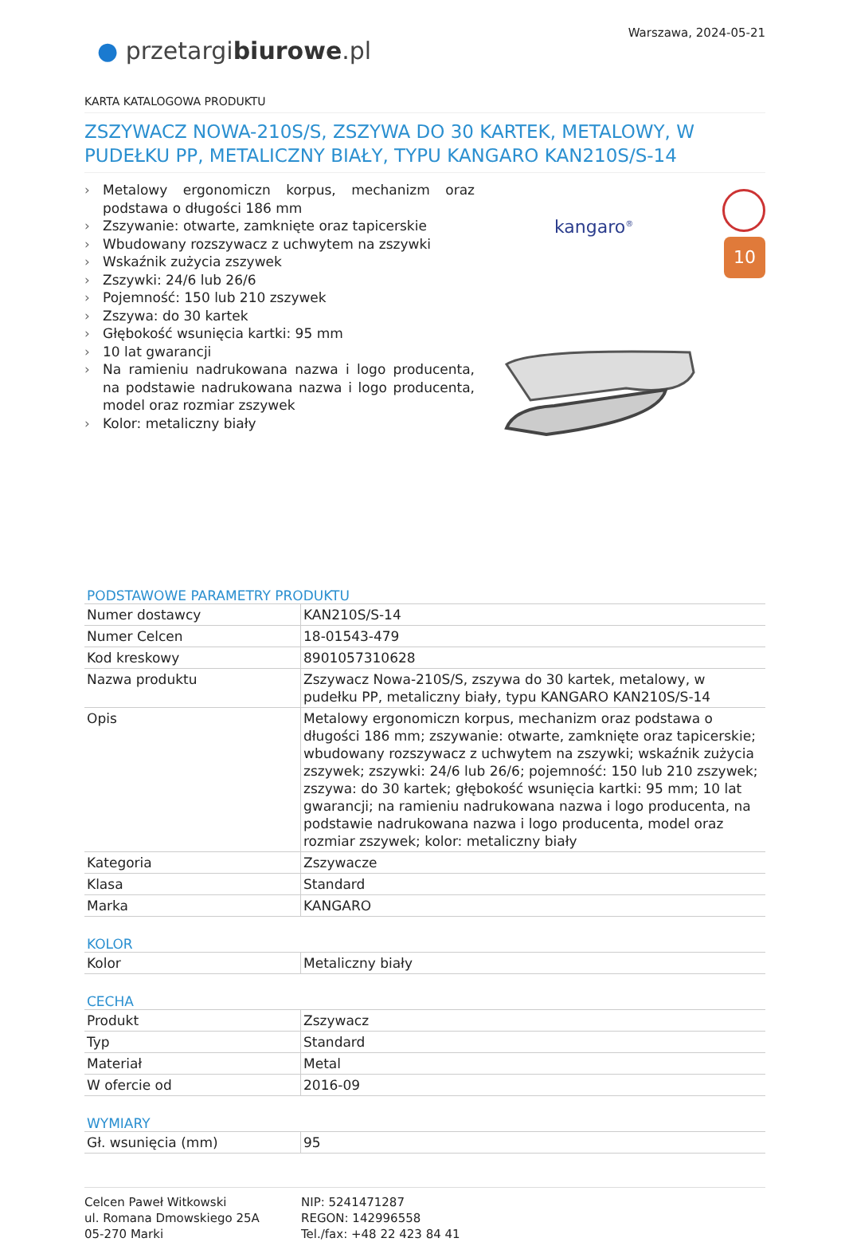Warszawa, 2024-05-21
● przetargibiurowe.pl
KARTA KATALOGOWA PRODUKTU
ZSZYWACZ NOWA-210S/S, ZSZYWA DO 30 KARTEK, METALOWY, W PUDEŁKU PP, METALICZNY BIAŁY, TYPU KANGARO KAN210S/S-14
› Metalowy ergonomiczn korpus, mechanizm oraz podstawa o długości 186 mm
› Zszywanie: otwarte, zamknięte oraz tapicerskie
› Wbudowany rozszywacz z uchwytem na zszywki
› Wskaźnik zużycia zszywek
› Zszywki: 24/6 lub 26/6
› Pojemność: 150 lub 210 zszywek
› Zszywa: do 30 kartek
› Głębokość wsunięcia kartki: 95 mm
› 10 lat gwarancji
› Na ramieniu nadrukowana nazwa i logo producenta, na podstawie nadrukowana nazwa i logo producenta, model oraz rozmiar zszywek
› Kolor: metaliczny biały
kangaro<sup>®</sup>
10
PODSTAWOWE PARAMETRY PRODUKTU
| Numer dostawcy | KAN210S/S-14 |
| Numer Celcen | 18-01543-479 |
| Kod kreskowy | 8901057310628 |
| Nazwa produktu | Zszywacz Nowa-210S/S, zszywa do 30 kartek, metalowy, w pudełku PP, metaliczny biały, typu KANGARO KAN210S/S-14 |
| Opis | Metalowy ergonomiczn korpus, mechanizm oraz podstawa o długości 186 mm; zszywanie: otwarte, zamknięte oraz tapicerskie; wbudowany rozszywacz z uchwytem na zszywki; wskaźnik zużycia zszywek; zszywki: 24/6 lub 26/6; pojemność: 150 lub 210 zszywek; zszywa: do 30 kartek; głębokość wsunięcia kartki: 95 mm; 10 lat gwarancji; na ramieniu nadrukowana nazwa i logo producenta, na podstawie nadrukowana nazwa i logo producenta, model oraz rozmiar zszywek; kolor: metaliczny biały |
| Kategoria | Zszywacze |
| Klasa | Standard |
| Marka | KANGARO |
KOLOR
| Kolor | Metaliczny biały |
CECHA
| Produkt | Zszywacz |
| Typ | Standard |
| Materiał | Metal |
| W ofercie od | 2016-09 |
WYMIARY
| Gł. wsunięcia (mm) | 95 |
Celcen Paweł Witkowski
ul. Romana Dmowskiego 25A
05-270 Marki
NIP: 5241471287
REGON: 142996558
Tel./fax: +48 22 423 84 41